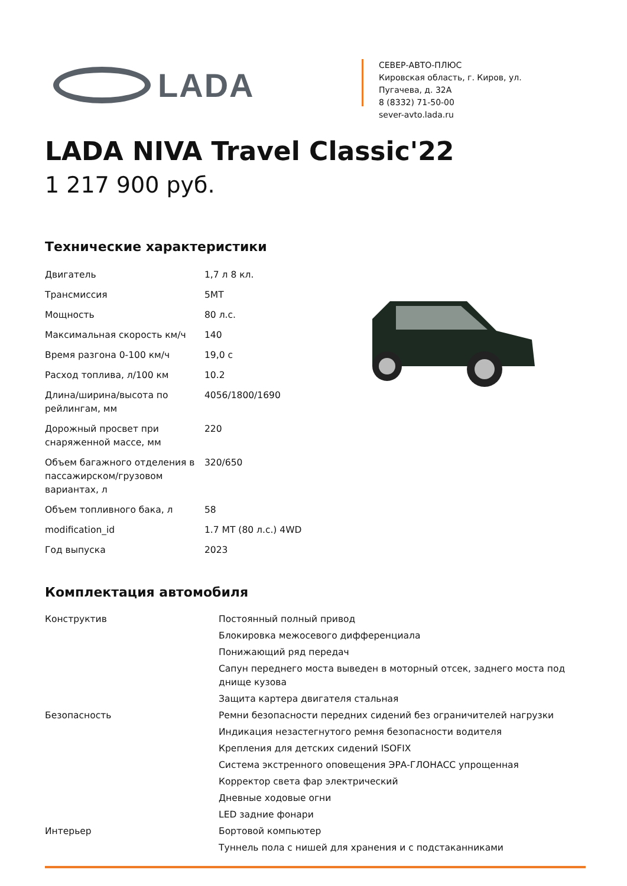LADA
СЕВЕР-АВТО-ПЛЮС
Кировская область, г. Киров, ул. Пугачева, д. 32А
8 (8332) 71-50-00
sever-avto.lada.ru
LADA NIVA Travel Classic'22
1 217 900 руб.
Технические характеристики
| Двигатель | 1,7 л 8 кл. |
| Трансмиссия | 5MT |
| Мощность | 80 л.с. |
| Максимальная скорость км/ч | 140 |
| Время разгона 0-100 км/ч | 19,0 с |
| Расход топлива, л/100 км | 10.2 |
| Длина/ширина/высота по рейлингам, мм | 4056/1800/1690 |
| Дорожный просвет при снаряженной массе, мм | 220 |
| Объем багажного отделения в пассажирском/грузовом вариантах, л | 320/650 |
| Объем топливного бака, л | 58 |
| modification_id | 1.7 MT (80 л.с.) 4WD |
| Год выпуска | 2023 |
Комплектация автомобиля
| Конструктив | Постоянный полный привод |
| | Блокировка межосевого дифференциала |
| | Понижающий ряд передач |
| | Сапун переднего моста выведен в моторный отсек, заднего моста под днище кузова |
| | Защита картера двигателя стальная |
| Безопасность | Ремни безопасности передних сидений без ограничителей нагрузки |
| | Индикация незастегнутого ремня безопасности водителя |
| | Крепления для детских сидений ISOFIX |
| | Система экстренного оповещения ЭРА-ГЛОНАСС упрощенная |
| | Корректор света фар электрический |
| | Дневные ходовые огни |
| | LED задние фонари |
| Интерьер | Бортовой компьютер |
| | Туннель пола с нишей для хранения и с подстаканниками |